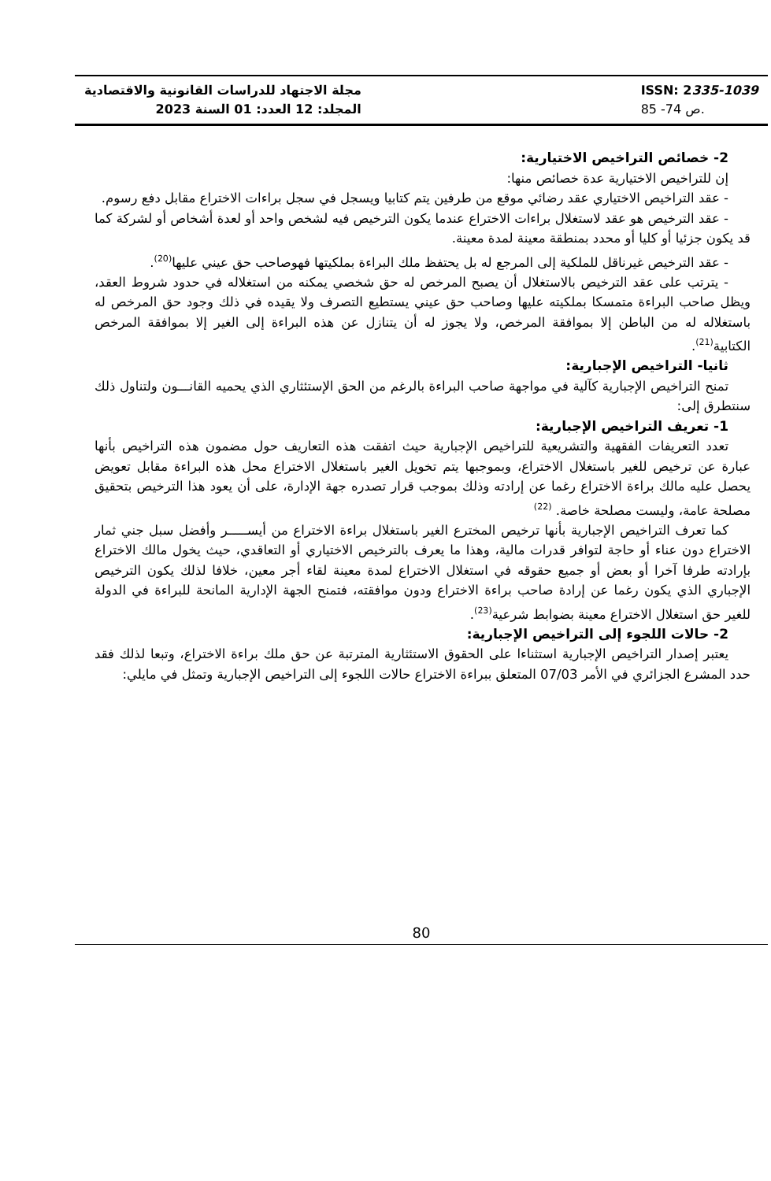مجلة الاجتهاد للدراسات القانونية والاقتصادية
المجلد: 12 العدد: 01 السنة 2023
ISSN: 2335-1039
ص 74- 85.
2- خصائص التراخيص الاختيارية:
إن للتراخيص الاختيارية عدة خصائص منها:
- عقد التراخيص الاختياري عقد رضائي موقع من طرفين يتم كتابيا ويسجل في سجل براءات الاختراع مقابل دفع رسوم.
- عقد الترخيص هو عقد لاستغلال براءات الاختراع عندما يكون الترخيص فيه لشخص واحد أو لعدة أشخاص أو لشركة كما قد يكون جزئيا أو كليا أو محدد بمنطقة معينة لمدة معينة.
- عقد الترخيص غيرناقل للملكية إلى المرجع له بل يحتفظ ملك البراءة بملكيتها فهوصاحب حق عيني عليها<sup>(20)</sup>.
- يترتب على عقد الترخيص بالاستغلال أن يصبح المرخص له حق شخصي يمكنه من استغلاله في حدود شروط العقد، ويظل صاحب البراءة متمسكا بملكيته عليها وصاحب حق عيني يستطيع التصرف ولا يقيده في ذلك وجود حق المرخص له باستغلاله له من الباطن إلا بموافقة المرخص، ولا يجوز له أن يتنازل عن هذه البراءة إلى الغير إلا بموافقة المرخص الكتابية<sup>(21)</sup>.
ثانيا- التراخيص الإجبارية:
تمنح التراخيص الإجبارية كآلية في مواجهة صاحب البراءة بالرغم من الحق الإستئثاري الذي يحميه القانـــون ولتناول ذلك سنتطرق إلى:
1- تعريف التراخيص الإجبارية:
تعدد التعريفات الفقهية والتشريعية للتراخيص الإجبارية حيث اتفقت هذه التعاريف حول مضمون هذه التراخيص بأنها عبارة عن ترخيص للغير باستغلال الاختراع، وبموجبها يتم تخويل الغير باستغلال الاختراع محل هذه البراءة مقابل تعويض يحصل عليه مالك براءة الاختراع رغما عن إرادته وذلك بموجب قرار تصدره جهة الإدارة، على أن يعود هذا الترخيص بتحقيق مصلحة عامة، وليست مصلحة خاصة. <sup>(22)</sup>
كما تعرف التراخيص الإجبارية بأنها ترخيص المخترع الغير باستغلال براءة الاختراع من أيســـــر وأفضل سبل جني ثمار الاختراع دون عناء أو حاجة لتوافر قدرات مالية، وهذا ما يعرف بالترخيص الاختياري أو التعاقدي، حيث يخول مالك الاختراع بإرادته طرفا آخرا أو بعض أو جميع حقوقه في استغلال الاختراع لمدة معينة لقاء أجر معين، خلافا لذلك يكون الترخيص الإجباري الذي يكون رغما عن إرادة صاحب براءة الاختراع ودون موافقته، فتمنح الجهة الإدارية المانحة للبراءة في الدولة للغير حق استغلال الاختراع معينة بضوابط شرعية<sup>(23)</sup>.
2- حالات اللجوء إلى التراخيص الإجبارية:
يعتبر إصدار التراخيص الإجبارية استثناءا على الحقوق الاستئثارية المترتبة عن حق ملك براءة الاختراع، وتبعا لذلك فقد حدد المشرع الجزائري في الأمر 07/03 المتعلق ببراءة الاختراع حالات اللجوء إلى التراخيص الإجبارية وتمثل في مايلي:
80